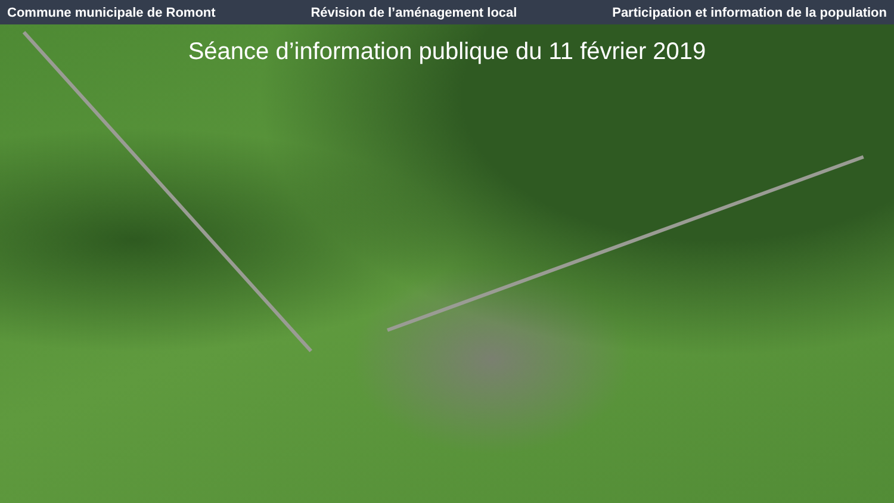Commune municipale de Romont Révision de l’aménagement local Participation et information de la population
Séance d’information publique du 11 février 2019